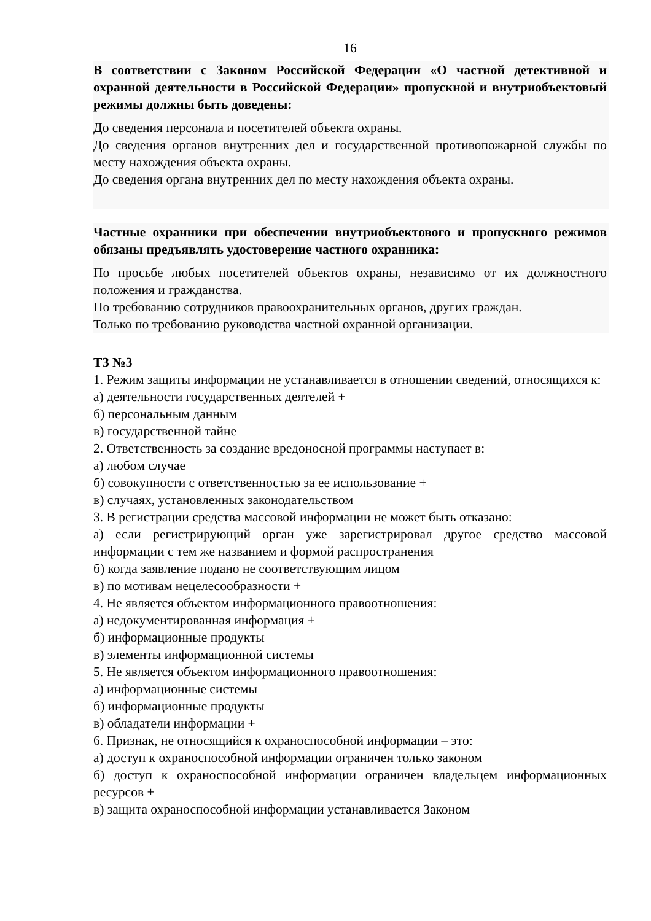16
В соответствии с Законом Российской Федерации «О частной детективной и охранной деятельности в Российской Федерации» пропускной и внутриобъектовый режимы должны быть доведены:
До сведения персонала и посетителей объекта охраны.
До сведения органов внутренних дел и государственной противопожарной службы по месту нахождения объекта охраны.
До сведения органа внутренних дел по месту нахождения объекта охраны.
Частные охранники при обеспечении внутриобъектового и пропускного режимов обязаны предъявлять удостоверение частного охранника:
По просьбе любых посетителей объектов охраны, независимо от их должностного положения и гражданства.
По требованию сотрудников правоохранительных органов, других граждан.
Только по требованию руководства частной охранной организации.
ТЗ №3
1. Режим защиты информации не устанавливается в отношении сведений, относящихся к:
а) деятельности государственных деятелей +
б) персональным данным
в) государственной тайне
2. Ответственность за создание вредоносной программы наступает в:
а) любом случае
б) совокупности с ответственностью за ее использование +
в) случаях, установленных законодательством
3. В регистрации средства массовой информации не может быть отказано:
а) если регистрирующий орган уже зарегистрировал другое средство массовой информации с тем же названием и формой распространения
б) когда заявление подано не соответствующим лицом
в) по мотивам нецелесообразности +
4. Не является объектом информационного правоотношения:
а) недокументированная информация +
б) информационные продукты
в) элементы информационной системы
5. Не является объектом информационного правоотношения:
а) информационные системы
б) информационные продукты
в) обладатели информации +
6. Признак, не относящийся к охраноспособной информации – это:
а) доступ к охраноспособной информации ограничен только законом
б) доступ к охраноспособной информации ограничен владельцем информационных ресурсов +
в) защита охраноспособной информации устанавливается Законом